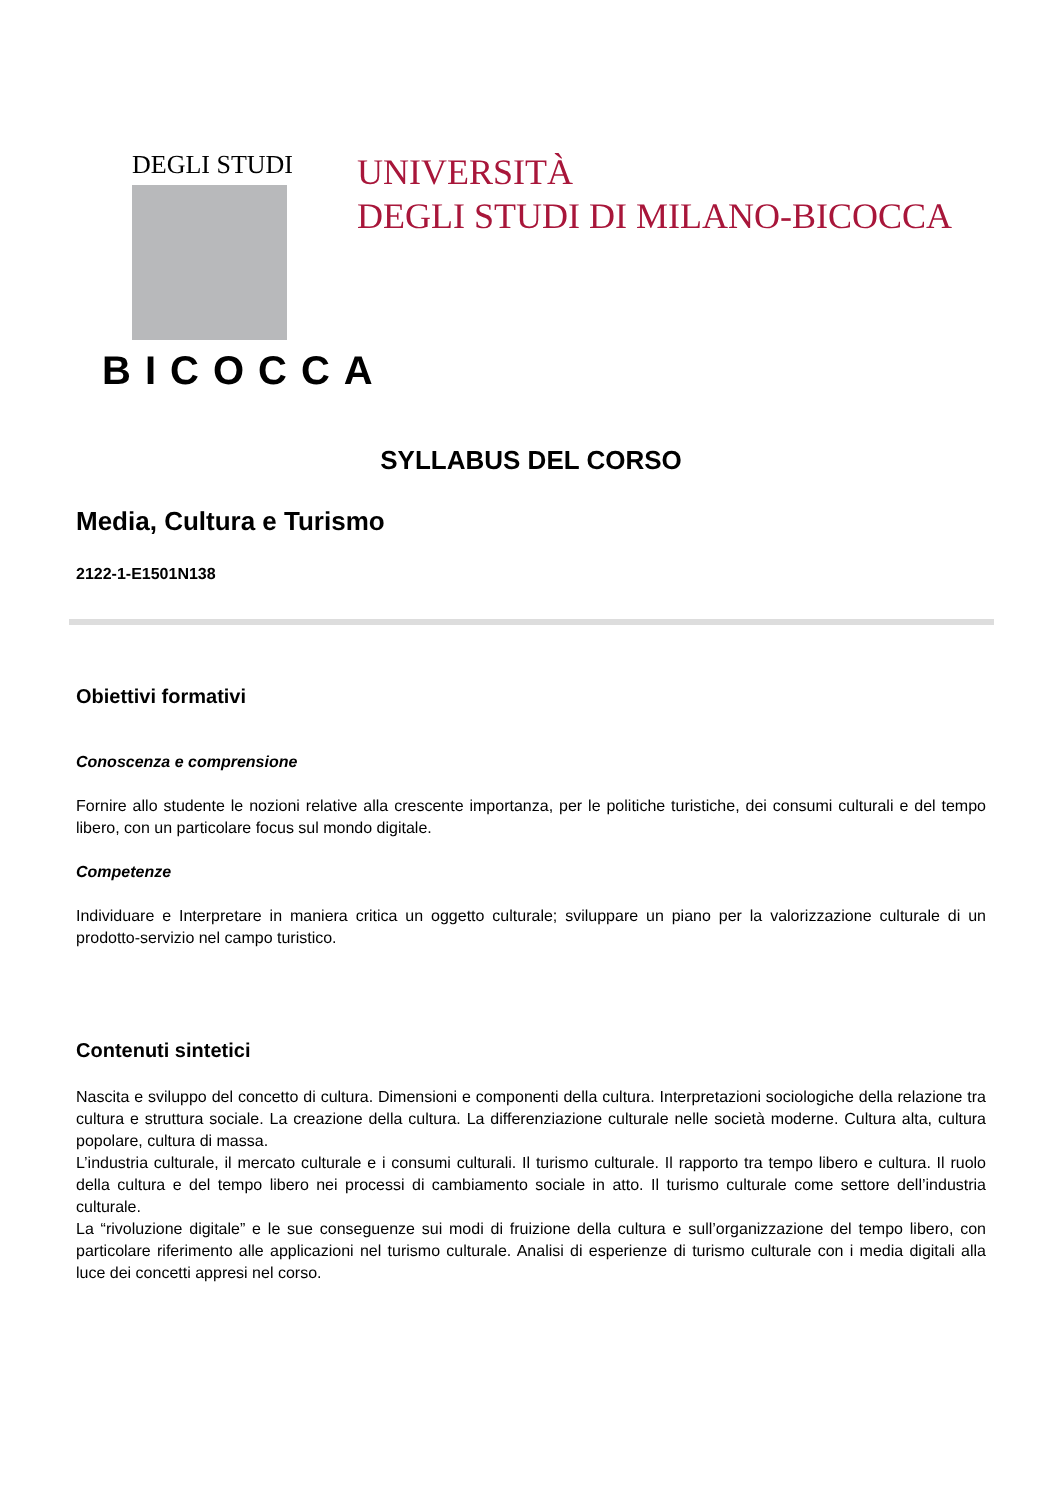DEGLI STUDI
BICOCCA
UNIVERSITÀ
DEGLI STUDI DI MILANO-BICOCCA
SYLLABUS DEL CORSO
Media, Cultura e Turismo
2122-1-E1501N138
Obiettivi formativi
Conoscenza e comprensione
Fornire allo studente le nozioni relative alla crescente importanza, per le politiche turistiche, dei consumi culturali e del tempo libero, con un particolare focus sul mondo digitale.
Competenze
Individuare e Interpretare in maniera critica un oggetto culturale; sviluppare un piano per la valorizzazione culturale di un prodotto-servizio nel campo turistico.
Contenuti sintetici
Nascita e sviluppo del concetto di cultura. Dimensioni e componenti della cultura. Interpretazioni sociologiche della relazione tra cultura e struttura sociale. La creazione della cultura. La differenziazione culturale nelle società moderne. Cultura alta, cultura popolare, cultura di massa.
L’industria culturale, il mercato culturale e i consumi culturali. Il turismo culturale. Il rapporto tra tempo libero e cultura. Il ruolo della cultura e del tempo libero nei processi di cambiamento sociale in atto. Il turismo culturale come settore dell’industria culturale.
La “rivoluzione digitale” e le sue conseguenze sui modi di fruizione della cultura e sull’organizzazione del tempo libero, con particolare riferimento alle applicazioni nel turismo culturale. Analisi di esperienze di turismo culturale con i media digitali alla luce dei concetti appresi nel corso.